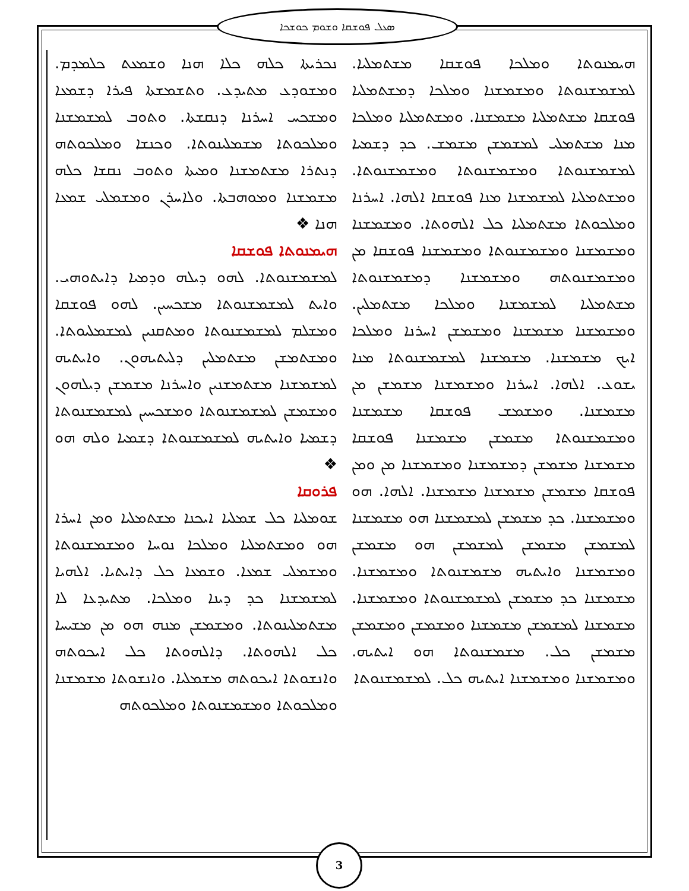ܣܥܠ ܦܘܫܩܐ ܘܫܘܡ ܟܘܫܟܐ
ܢܟܪܝܬܐ ܟܠܗ ܟܠܐ ܗܢܐ ܘܫܡܥܬ ܟܠܡܕܡ. ܘܡܫܘܕܥ ܡܬܝܕܥ. ܘܬܫܡܫܬܐ ܦܝܪܐ ܕܫܡܥܐ ܘܡܫܟܚ ܐܚܪܢܐ ܕܢܩܫܬܐ. ܘܬܘܒ ܠܡܫܡܫܢܐ ܘܡܠܟܘܬܐ ܡܫܡܠܝܢܘܬܐ. ܘܟܢܫܐ ܘܡܠܟܘܬܗ ܕܢܬܪܐ ܡܫܬܡܫܢܐ ܘܡܝܬܐ ܘܬܘܒ ܢܩܫܐ ܟܠܗ ܡܫܡܫܢܐ ܘܡܘܗܒܬܐ. ܘܠܐܚܪܢ ܘܡܫܡܠܝ ܫܡܥܐ ܗܢܐ ❖
ܗܝܡܢܘܬܐ ܦܘܫܩܐ
ܠܡܫܡܫܢܘܬܐ. ܠܗܘ ܕܝܠܗ ܘܕܡܝܐ ܕܐܝܬܘܗܝ. ܘܐܝܬ ܠܡܫܡܫܢܘܬܐ ܡܫܟܚܝܢ. ܠܗܘ ܦܘܫܩܐ ܘܡܫܠܡ ܠܡܫܡܫܢܘܬܐ ܘܡܬܩܢܝܢ ܠܡܫܡܠܝܘܬܐ. ܘܡܫܬܡܫܢ ܡܫܬܡܠܝܢ ܕܠܝܬܝܗܘܢ. ܘܐܝܬܝܗ ܠܡܫܡܫܢܐ ܡܫܬܡܫܢܝܢ ܘܐܚܪܢܐ ܡܫܡܫܢ ܕܝܠܗܘܢ ܘܡܫܡܫܢ ܠܡܫܡܫܢܘܬܐ ܘܡܫܟܚܝܢ ܠܡܫܡܫܢܘܬܐ ܕܫܡܝܐ ܘܐܝܬܝܗ ܠܡܫܡܫܢܘܬܐ ܕܫܡܝܐ ܘܠܗ ܗܘ ❖
ܦܪܘܩܐ
ܫܘܡܠܝܐ ܟܠ ܫܡܠܝܐ ܐܝܟܢܐ ܡܫܬܡܠܝܐ ܘܡܢ ܐܚܪܐ ܗܘ ܘܡܫܬܡܠܝܐ ܘܡܠܟܐ ܢܘܚܐ ܘܡܫܡܫܢܘܬܐ ܘܡܫܡܠܝ ܫܡܥܐ. ܘܫܡܥܐ ܟܠ ܕܐܝܬܝܐ. ܐܠܗܝܐ ܠܡܫܡܫܢܐ ܟܕ ܕܝܢܐ ܘܡܠܟܐ. ܡܬܝܕܥܐ ܠܐ ܡܫܬܡܠܝܢܘܬܐ. ܘܡܫܡܫܢ ܡܢܗ ܗܘ ܡܢ ܡܫܝܚܐ ܟܠ ܐܠܗܘܬܐ. ܕܐܠܗܘܬܐ ܟܠ ܐܝܟܘܬܗ ܘܐܢܫܘܬܐ ܐܝܟܘܬܗ ܡܫܡܠܝܐ. ܘܐܢܫܘܬܐ ܡܫܡܫܢܐ ܘܡܠܟܘܬܐ ܘܡܫܡܫܢܘܬܐ ܘܡܠܟܘܬܗ
ܗܝܡܢܘܬܐ ܘܡܠܟܐ ܦܘܫܩܐ ܡܫܬܡܠܝܐ. ܠܡܫܡܫܢܘܬܐ ܘܡܫܡܫܢܐ ܘܡܠܟܐ ܕܡܫܬܡܠܝܐ ܦܘܫܩܐ ܡܫܬܡܠܝܐ ܡܫܡܫܢܐ. ܘܡܫܬܡܠܝܐ ܘܡܠܟܐ ܡܢܐ ܡܫܬܡܠܝ ܠܡܫܡܫܢ ܡܫܡܫ. ܟܕ ܕܫܡܝܐ ܠܡܫܡܫܢܘܬܐ ܘܡܫܡܫܢܘܬܐ ܘܡܫܡܫܢܘܬܐ. ܘܡܫܬܡܠܝܐ ܠܡܫܡܫܢܐ ܡܢܐ ܦܘܫܩܐ ܐܠܗܐ. ܐܚܪܢܐ ܘܡܠܟܘܬܐ ܡܫܬܡܠܝܐ ܟܠ ܐܠܗܘܬܐ. ܘܡܫܡܫܢܐ ܘܡܫܡܫܢܐ ܘܡܫܡܫܢܘܬܐ ܘܡܫܡܫܢܐ ܦܘܫܩܐ ܡܢ ܘܡܫܡܫܢܘܬܗ ܘܡܫܡܫܢܐ ܕܡܫܡܫܢܘܬܐ ܡܫܬܡܠܝܐ ܠܡܫܡܫܢܐ ܘܡܠܟܐ ܡܫܬܡܠܝܢ. ܘܡܫܡܫܢܐ ܡܫܡܫܢܐ ܘܡܫܡܫܢ ܐܚܪܢܐ ܘܡܠܟܐ ܐܝܟ ܡܫܡܫܢܐ. ܡܫܡܫܢܐ ܠܡܫܡܫܢܘܬܐ ܡܢܐ ܝܫܘܥ. ܐܠܗܐ. ܐܚܪܢܐ ܘܡܫܡܫܢܐ ܡܫܡܫܢ ܡܢ ܡܫܡܫܢܐ. ܘܡܫܡܫ ܦܘܫܩܐ ܡܫܡܫܢܐ ܘܡܫܡܫܢܘܬܐ ܡܫܡܫܢ ܡܫܡܫܢܐ ܦܘܫܩܐ ܡܫܡܫܢܐ ܡܫܡܫܢ ܕܡܫܡܫܢܐ ܘܡܫܡܫܢܐ ܡܢ ܘܡܢ ܦܘܫܩܐ ܡܫܡܫܢ ܡܫܡܫܢܐ ܡܫܡܫܢܐ. ܐܠܗܐ. ܗܘ ܘܡܫܡܫܢܐ. ܟܕ ܡܫܡܫܢ ܠܡܫܡܫܢܐ ܗܘ ܡܫܡܫܢܐ ܠܡܫܡܫܢ ܡܫܡܫܢ ܠܡܫܡܫܢ ܗܘ ܡܫܡܫܢ ܘܡܫܡܫܢܐ ܘܐܝܬܝܗ ܡܫܡܫܢܘܬܐ ܘܡܫܡܫܢܐ. ܡܫܡܫܢܐ ܟܕ ܡܫܡܫܢ ܠܡܫܡܫܢܘܬܐ ܘܡܫܡܫܢܐ. ܡܫܡܫܢܐ ܠܡܫܡܫܢ ܡܫܡܫܢܐ ܘܡܫܡܫܢ ܘܡܫܡܫܢ ܡܫܡܫܢ ܟܠ. ܡܫܡܫܢܘܬܐ ܗܘ ܐܝܬܝܗ. ܘܡܫܡܫܢܐ ܘܡܫܡܫܢܐ ܐܝܬܝܗ ܟܠ. ܠܡܫܡܫܢܘܬܐ
3